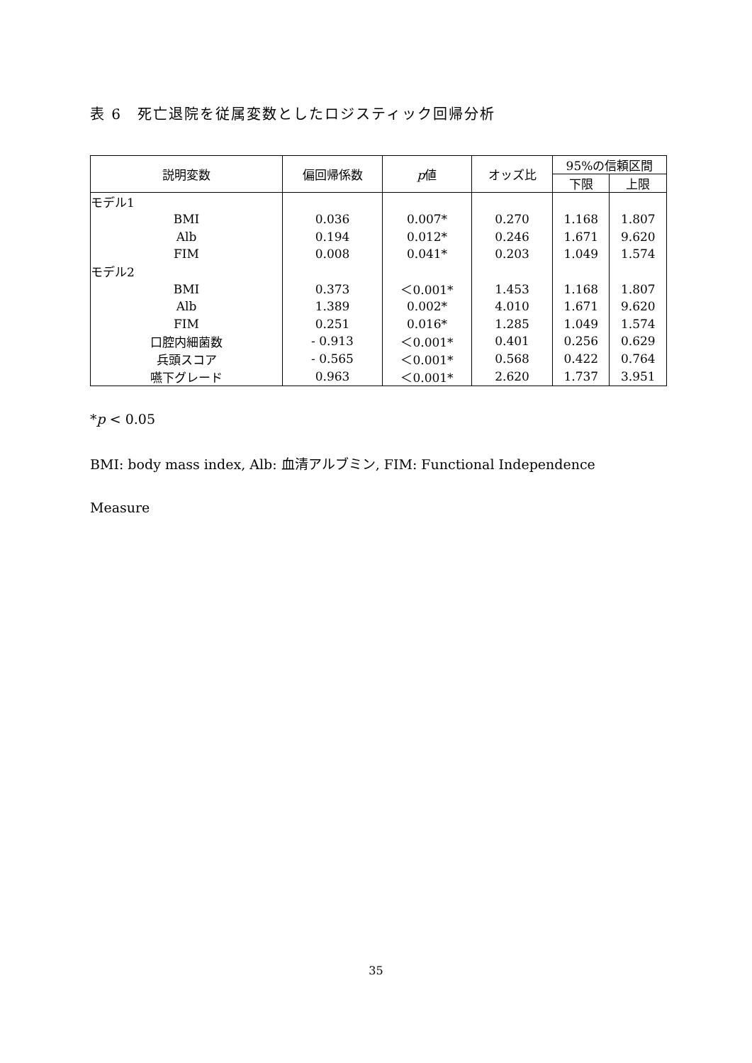表 6　死亡退院を従属変数としたロジスティック回帰分析
| 説明変数 | 偏回帰係数 | p 値 | オッズ比 | 95%の信頼区間 | |
| --- | --- | --- | --- | --- | --- |
| | | | | 下限 | 上限 |
| モデル1 | | | | | |
| BMI | 0.036 | 0.007* | 0.270 | 1.168 | 1.807 |
| Alb | 0.194 | 0.012* | 0.246 | 1.671 | 9.620 |
| FIM | 0.008 | 0.041* | 0.203 | 1.049 | 1.574 |
| モデル2 | | | | | |
| BMI | 0.373 | ＜0.001* | 1.453 | 1.168 | 1.807 |
| Alb | 1.389 | 0.002* | 4.010 | 1.671 | 9.620 |
| FIM | 0.251 | 0.016* | 1.285 | 1.049 | 1.574 |
| 口腔内細菌数 | - 0.913 | ＜0.001* | 0.401 | 0.256 | 0.629 |
| 兵頭スコア | - 0.565 | ＜0.001* | 0.568 | 0.422 | 0.764 |
| 嚥下グレード | 0.963 | ＜0.001* | 2.620 | 1.737 | 3.951 |
*p < 0.05
BMI: body mass index, Alb: 血清アルブミン, FIM: Functional Independence
Measure
35